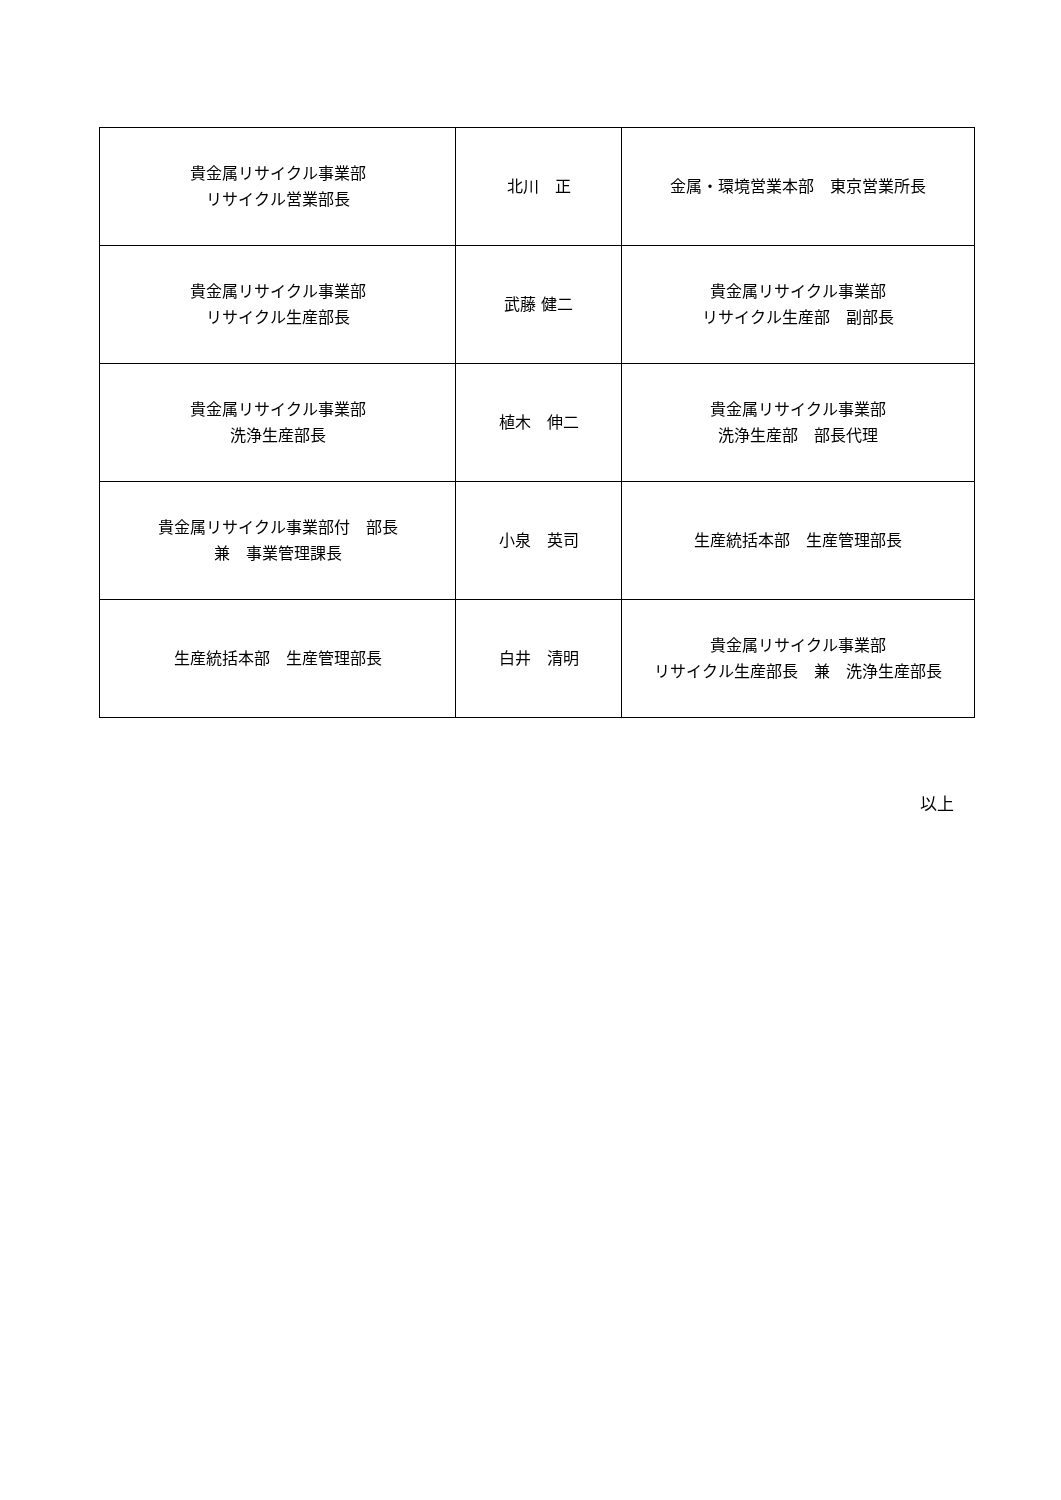| 貴金属リサイクル事業部 リサイクル営業部長 | 北川 正 | 金属・環境営業本部 東京営業所長 |
| 貴金属リサイクル事業部 リサイクル生産部長 | 武藤 健二 | 貴金属リサイクル事業部 リサイクル生産部 副部長 |
| 貴金属リサイクル事業部 洗浄生産部長 | 植木 伸二 | 貴金属リサイクル事業部 洗浄生産部 部長代理 |
| 貴金属リサイクル事業部付 部長 兼 事業管理課長 | 小泉 英司 | 生産統括本部 生産管理部長 |
| 生産統括本部 生産管理部長 | 白井 清明 | 貴金属リサイクル事業部 リサイクル生産部長 兼 洗浄生産部長 |
以上